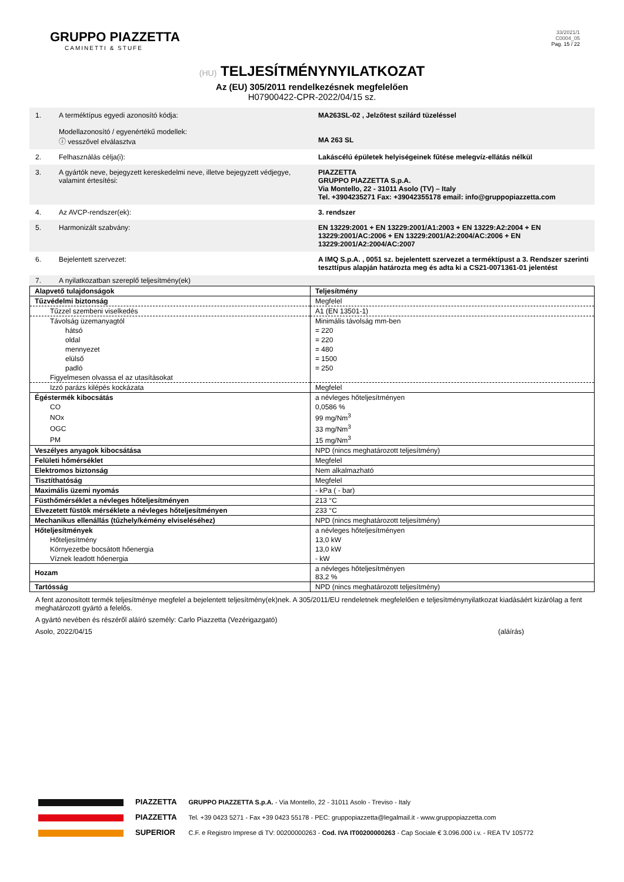GRUPPO PIAZZETTA
CAMINETTI & STUFE
33/2021/1
C0004_05
Pag. 15 / 22
(HU) TELJESÍTMÉNYNYILATKOZAT
Az (EU) 305/2011 rendelkezésnek megfelelően
H07900422-CPR-2022/04/15 sz.
| 1. | A terméktípus egyedi azonosító kódja: Modellazonosító / egyenértékű modellek: ⓘ vesszővel elválasztva | MA263SL-02 , Jelzőtest szilárd tüzeléssel MA 263 SL |
| 2. | Felhasználás célja(i): | Lakáscélú épületek helyiségeinek fűtése melegvíz-ellátás nélkül |
| 3. | A gyártók neve, bejegyzett kereskedelmi neve, illetve bejegyzett védjegye, valamint értesítési: | PIAZZETTA GRUPPO PIAZZETTA S.p.A. Via Montello, 22 - 31011 Asolo (TV) – Italy Tel. +3904235271 Fax: +39042355178 email: info@gruppopiazzetta.com |
| 4. | Az AVCP-rendszer(ek): | 3. rendszer |
| 5. | Harmonizált szabvány: | EN 13229:2001 + EN 13229:2001/A1:2003 + EN 13229:A2:2004 + EN 13229:2001/AC:2006 + EN 13229:2001/A2:2004/AC:2006 + EN 13229:2001/A2:2004/AC:2007 |
| 6. | Bejelentett szervezet: | A IMQ S.p.A. , 0051 sz. bejelentett szervezet a terméktípust a 3. Rendszer szerinti teszttípus alapján határozta meg és adta ki a CS21-0071361-01 jelentést |
| 7. | A nyilatkozatban szereplő teljesítmény(ek) | |
| Alapvető tulajdonságok | Teljesítmény |
| --- | --- |
| Tűzvédelmi biztonság | Megfelel |
| Tűzzel szembeni viselkedés | A1 (EN 13501-1) |
| Távolság üzemanyagtól | Minimális távolság mm-ben |
| hátsó | = 220 |
| oldal | = 220 |
| mennyezet | = 480 |
| elülső | = 1500 |
| padló | = 250 |
| Figyelmesen olvassa el az utasításokat | |
| Izzó parázs kilépés kockázata | Megfelel |
| Égéstermék kibocsátás | a névleges hőteljesítményen |
| CO | 0,0586 % |
| NOx | 99 mg/Nm<sup>3</sup> |
| OGC | 33 mg/Nm<sup>3</sup> |
| PM | 15 mg/Nm<sup>3</sup> |
| Veszélyes anyagok kibocsátása | NPD (nincs meghatározott teljesítmény) |
| Felületi hőmérséklet | Megfelel |
| Elektromos biztonság | Nem alkalmazható |
| Tisztíthatóság | Megfelel |
| Maximális üzemi nyomás | - kPa ( - bar) |
| Füsthőmérséklet a névleges hőteljesítményen | 213 °C |
| Elvezetett füstök mérséklete a névleges hőteljesítményen | 233 °C |
| Mechanikus ellenállás (tűzhely/kémény elviseléséhez) | NPD (nincs meghatározott teljesítmény) |
| Hőteljesítmények | a névleges hőteljesítményen |
| Hőteljesítmény | 13,0 kW |
| Környezetbe bocsátott hőenergia | 13,0 kW |
| Víznek leadott hőenergia | - kW |
| Hozam | a névleges hőteljesítményen 83,2 % |
| Tartósság | NPD (nincs meghatározott teljesítmény) |
A fent azonosított termék teljesítménye megfelel a bejelentett teljesítmény(ek)nek. A 305/2011/EU rendeletnek megfelelően e teljesítménynyilatkozat kiadásáért kizárólag a fent meghatározott gyártó a felelős.
A gyártó nevében és részéről aláíró személy: Carlo Piazzetta (Vezérigazgató)
Asolo, 2022/04/15 (aláírás)
PIAZZETTA
PIAZZETTA
SUPERIOR
GRUPPO PIAZZETTA S.p.A. - Via Montello, 22 - 31011 Asolo - Treviso - Italy
Tel. +39 0423 5271 - Fax +39 0423 55178 - PEC: gruppopiazzetta@legalmail.it - www.gruppopiazzetta.com
C.F. e Registro Imprese di TV: 00200000263 - Cod. IVA IT00200000263 - Cap Sociale € 3.096.000 i.v. - REA TV 105772